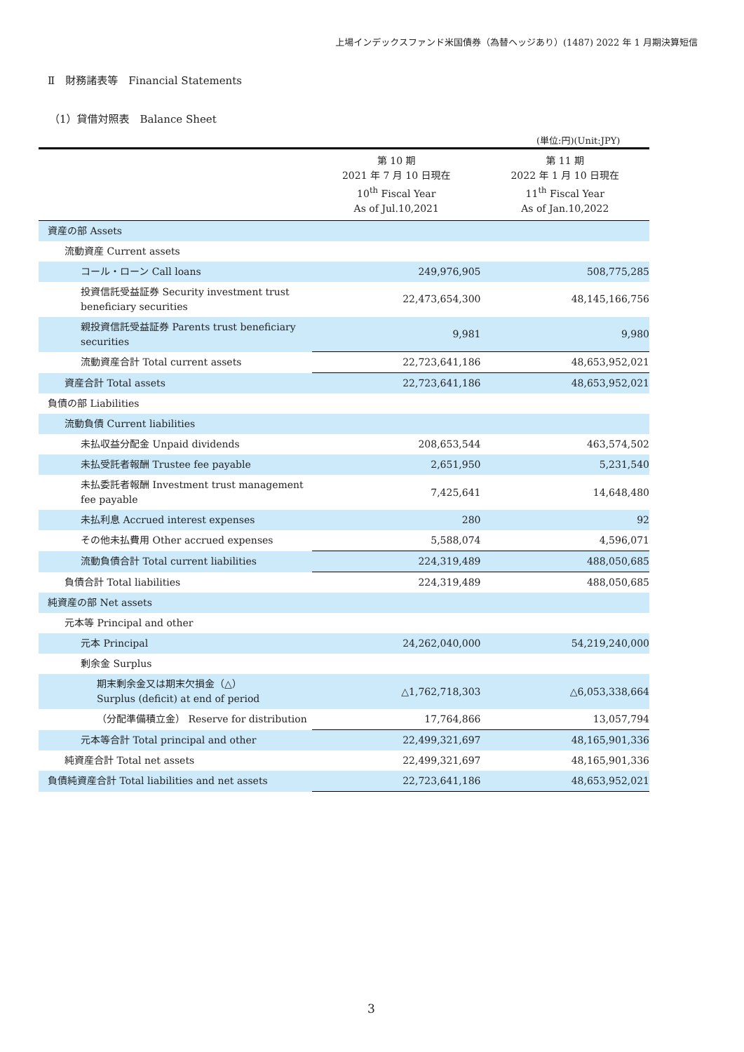上場インデックスファンド米国債券（為替ヘッジあり）(1487) 2022 年 1 月期決算短信
Ⅱ　財務諸表等　Financial Statements
（1）貸借対照表　Balance Sheet
(単位:円)(Unit:JPY)
| | 第 10 期 2021 年 7 月 10 日現在 10<sup>th</sup> Fiscal Year As of Jul.10,2021 | 第 11 期 2022 年 1 月 10 日現在 11<sup>th</sup> Fiscal Year As of Jan.10,2022 |
| --- | --- | --- |
| 資産の部 Assets | | |
| 流動資産 Current assets | | |
| コール・ローン Call loans | 249,976,905 | 508,775,285 |
| 投資信託受益証券 Security investment trust beneficiary securities | 22,473,654,300 | 48,145,166,756 |
| 親投資信託受益証券 Parents trust beneficiary securities | 9,981 | 9,980 |
| 流動資産合計 Total current assets | 22,723,641,186 | 48,653,952,021 |
| 資産合計 Total assets | 22,723,641,186 | 48,653,952,021 |
| 負債の部 Liabilities | | |
| 流動負債 Current liabilities | | |
| 未払収益分配金 Unpaid dividends | 208,653,544 | 463,574,502 |
| 未払受託者報酬 Trustee fee payable | 2,651,950 | 5,231,540 |
| 未払委託者報酬 Investment trust management fee payable | 7,425,641 | 14,648,480 |
| 未払利息 Accrued interest expenses | 280 | 92 |
| その他未払費用 Other accrued expenses | 5,588,074 | 4,596,071 |
| 流動負債合計 Total current liabilities | 224,319,489 | 488,050,685 |
| 負債合計 Total liabilities | 224,319,489 | 488,050,685 |
| 純資産の部 Net assets | | |
| 元本等 Principal and other | | |
| 元本 Principal | 24,262,040,000 | 54,219,240,000 |
| 剰余金 Surplus | | |
| 期末剰余金又は期末欠損金（△） Surplus (deficit) at end of period | △1,762,718,303 | △6,053,338,664 |
| （分配準備積立金） Reserve for distribution | 17,764,866 | 13,057,794 |
| 元本等合計 Total principal and other | 22,499,321,697 | 48,165,901,336 |
| 純資産合計 Total net assets | 22,499,321,697 | 48,165,901,336 |
| 負債純資産合計 Total liabilities and net assets | 22,723,641,186 | 48,653,952,021 |
3